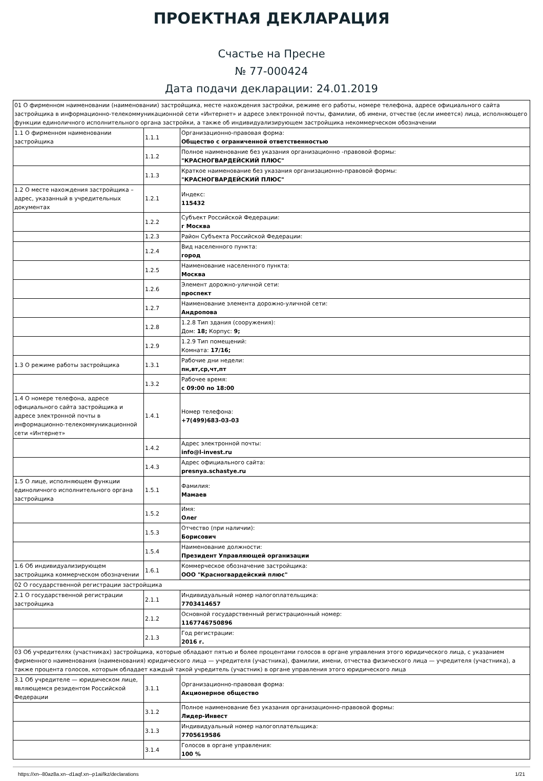ПРОЕКТНАЯ ДЕКЛАРАЦИЯ
Счастье на Пресне
№ 77-000424
Дата подачи декларации: 24.01.2019
| 01 О фирменном наименовании (наименовании) застройщика, месте нахождения застройки, режиме его работы, номере телефона, адресе официального сайта застройщика в информационно-телекоммуникационной сети «Интернет» и адресе электронной почты, фамилии, об имени, отчестве (если имеется) лица, исполняющего функции единоличного исполнительного органа застройки, а также об индивидуализирующем застройщика некоммерческом обозначении | | |
| 1.1 О фирменном наименовании застройщика | 1.1.1 | Организационно-правовая форма: Общество с ограниченной ответственностью |
| | 1.1.2 | Полное наименование без указания организационно -правовой формы: "КРАСНОГВАРДЕЙСКИЙ ПЛЮС" |
| | 1.1.3 | Краткое наименование без указания организационно-правовой формы: "КРАСНОГВАРДЕЙСКИЙ ПЛЮС" |
| 1.2 О месте нахождения застройщика – адрес, указанный в учредительных документах | 1.2.1 | Индекс: 115432 |
| | 1.2.2 | Субъект Российской Федерации: г Москва |
| | 1.2.3 | Район Субъекта Российской Федерации: |
| | 1.2.4 | Вид населенного пункта: город |
| | 1.2.5 | Наименование населенного пункта: Москва |
| | 1.2.6 | Элемент дорожно-уличной сети: проспект |
| | 1.2.7 | Наименование элемента дорожно-уличной сети: Андропова |
| | 1.2.8 | 1.2.8 Тип здания (сооружения): Дом: 18; Корпус: 9; |
| | 1.2.9 | 1.2.9 Тип помещений: Комната: 17/16; |
| 1.3 О режиме работы застройщика | 1.3.1 | Рабочие дни недели: пн,вт,ср,чт,пт |
| | 1.3.2 | Рабочее время: с 09:00 по 18:00 |
| 1.4 О номере телефона, адресе официального сайта застройщика и адресе электронной почты в информационно-телекоммуникационной сети «Интернет» | 1.4.1 | Номер телефона: +7(499)683-03-03 |
| | 1.4.2 | Адрес электронной почты: info@l-invest.ru |
| | 1.4.3 | Адрес официального сайта: presnya.schastye.ru |
| 1.5 О лице, исполняющем функции единоличного исполнительного органа застройщика | 1.5.1 | Фамилия: Мамаев |
| | 1.5.2 | Имя: Олег |
| | 1.5.3 | Отчество (при наличии): Борисович |
| | 1.5.4 | Наименование должности: Президент Управляющей организации |
| 1.6 Об индивидуализирующем застройщика коммерческом обозначении | 1.6.1 | Коммерческое обозначение застройщика: ООО "Красногвардейский плюс" |
| 02 О государственной регистрации застройщика | | |
| 2.1 О государственной регистрации застройщика | 2.1.1 | Индивидуальный номер налогоплательщика: 7703414657 |
| | 2.1.2 | Основной государственный регистрационный номер: 1167746750896 |
| | 2.1.3 | Год регистрации: 2016 г. |
| 03 Об учредителях (участниках) застройщика, которые обладают пятью и более процентами голосов в органе управления этого юридического лица, с указанием фирменного наименования (наименования) юридического лица — учредителя (участника), фамилии, имени, отчества физического лица — учредителя (участника), а также процента голосов, которым обладает каждый такой учредитель (участник) в органе управления этого юридического лица | | |
| 3.1 Об учредителе — юридическом лице, являющемся резидентом Российской Федерации | 3.1.1 | Организационно-правовая форма: Акционерное общество |
| | 3.1.2 | Полное наименование без указания организационно-правовой формы: Лидер-Инвест |
| | 3.1.3 | Индивидуальный номер налогоплательщика: 7705619586 |
| | 3.1.4 | Голосов в органе управления: 100 % |
https://xn--80az8a.xn--d1aqf.xn--p1ai/lkz/declarations 1/21